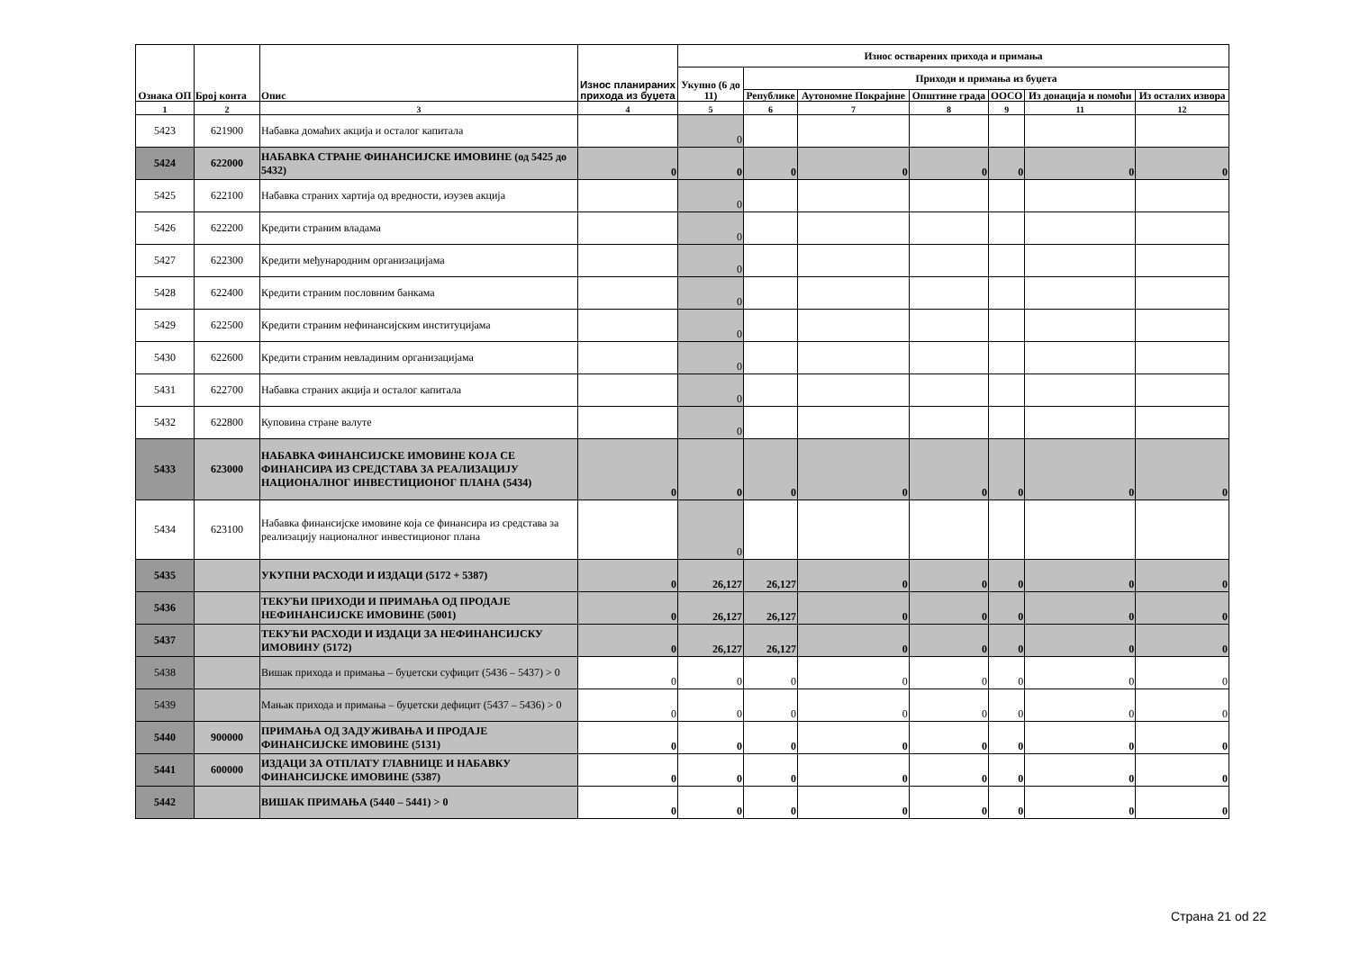| Ознака ОП | Број конта | Опис | Износ планираних прихода из буџета | Износ остварених прихода и примања | | | | | | |
| --- | --- | --- | --- | --- | --- | --- | --- | --- | --- | --- |
| | | | | Укупно (6 до 11) | Приходи и примања из буџета | | | | | |
| | | | | | Републике | Аутономне Покрајине | Општине града | ООСО | Из донација и помоћи | Из осталих извора |
| 1 | 2 | 3 | 4 | 5 | 6 | 7 | 8 | 9 | 11 | 12 |
| 5423 | 621900 | Набавка домаћих акција и осталог капитала | | 0 | | | | | | |
| 5424 | 622000 | НАБАВКА СТРАНЕ ФИНАНСИЈСКЕ ИМОВИНЕ (од 5425 до 5432) | 0 | 0 | 0 | 0 | 0 | 0 | 0 | 0 |
| 5425 | 622100 | Набавка страних хартија од вредности, изузев акција | | 0 | | | | | | |
| 5426 | 622200 | Кредити страним владама | | 0 | | | | | | |
| 5427 | 622300 | Кредити међународним организацијама | | 0 | | | | | | |
| 5428 | 622400 | Кредити страним пословним банкама | | 0 | | | | | | |
| 5429 | 622500 | Кредити страним нефинансијским институцијама | | 0 | | | | | | |
| 5430 | 622600 | Кредити страним невладиним организацијама | | 0 | | | | | | |
| 5431 | 622700 | Набавка страних акција и осталог капитала | | 0 | | | | | | |
| 5432 | 622800 | Куповина стране валуте | | 0 | | | | | | |
| 5433 | 623000 | НАБАВКА ФИНАНСИЈСКЕ ИМОВИНЕ КОЈА СЕ ФИНАНСИРА ИЗ СРЕДСТАВА ЗА РЕАЛИЗАЦИЈУ НАЦИОНАЛНОГ ИНВЕСТИЦИОНОГ ПЛАНА (5434) | 0 | 0 | 0 | 0 | 0 | 0 | 0 | 0 |
| 5434 | 623100 | Набавка финансијске имовине која се финансира из средстава за реализацију националног инвестиционог плана | | 0 | | | | | | |
| 5435 | | УКУПНИ РАСХОДИ И ИЗДАЦИ (5172 + 5387) | 0 | 26,127 | 26,127 | 0 | 0 | 0 | 0 | 0 |
| 5436 | | ТЕКУЋИ ПРИХОДИ И ПРИМАЊА ОД ПРОДАЈЕ НЕФИНАНСИЈСКЕ ИМОВИНЕ (5001) | 0 | 26,127 | 26,127 | 0 | 0 | 0 | 0 | 0 |
| 5437 | | ТЕКУЋИ РАСХОДИ И ИЗДАЦИ ЗА НЕФИНАНСИЈСКУ ИМОВИНУ (5172) | 0 | 26,127 | 26,127 | 0 | 0 | 0 | 0 | 0 |
| 5438 | | Вишак прихода и примања – буџетски суфицит (5436 – 5437) > 0 | 0 | 0 | 0 | 0 | 0 | 0 | 0 | 0 |
| 5439 | | Мањак прихода и примања – буџетски дефицит (5437 – 5436) > 0 | 0 | 0 | 0 | 0 | 0 | 0 | 0 | 0 |
| 5440 | 900000 | ПРИМАЊА ОД ЗАДУЖИВАЊА И ПРОДАЈЕ ФИНАНСИЈСКЕ ИМОВИНЕ (5131) | 0 | 0 | 0 | 0 | 0 | 0 | 0 | 0 |
| 5441 | 600000 | ИЗДАЦИ ЗА ОТПЛАТУ ГЛАВНИЦЕ И НАБАВКУ ФИНАНСИЈСКЕ ИМОВИНЕ (5387) | 0 | 0 | 0 | 0 | 0 | 0 | 0 | 0 |
| 5442 | | ВИШАК ПРИМАЊА (5440 – 5441) > 0 | 0 | 0 | 0 | 0 | 0 | 0 | 0 | 0 |
Страна 21 od 22